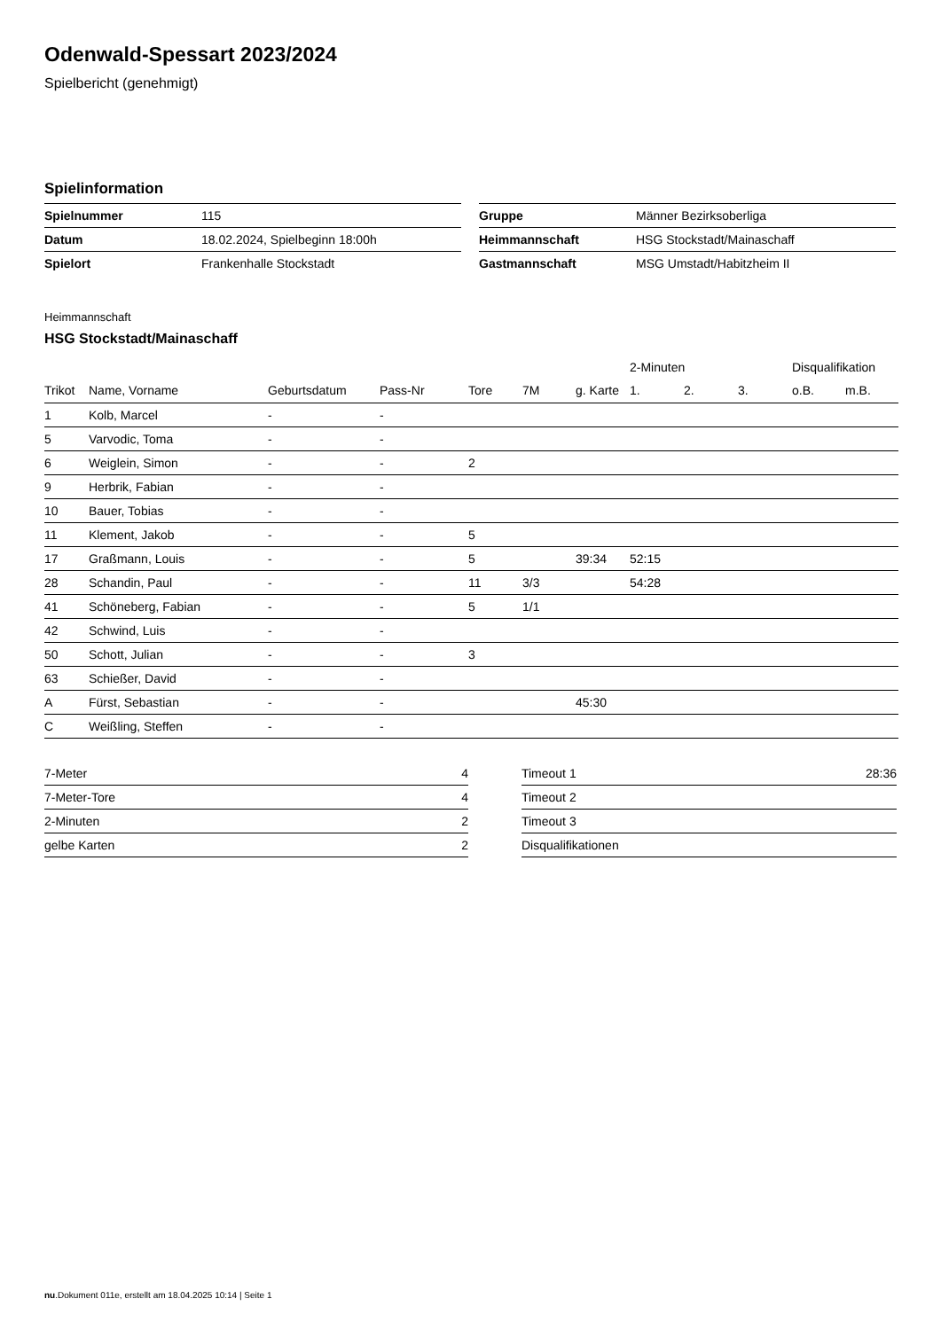Odenwald-Spessart 2023/2024
Spielbericht (genehmigt)
Spielinformation
| Spielnummer | 115 |
| Datum | 18.02.2024, Spielbeginn 18:00h |
| Spielort | Frankenhalle Stockstadt |
| Gruppe | Männer Bezirksoberliga |
| Heimmannschaft | HSG Stockstadt/Mainaschaff |
| Gastmannschaft | MSG Umstadt/Habitzheim II |
Heimmannschaft
HSG Stockstadt/Mainaschaff
| | | | | | | | 2-Minuten | | | Disqualifikation | |
| --- | --- | --- | --- | --- | --- | --- | --- | --- | --- | --- | --- |
| Trikot | Name, Vorname | Geburtsdatum | Pass-Nr | Tore | 7M | g. Karte | 1. | 2. | 3. | o.B. | m.B. |
| 1 | Kolb, Marcel | - | - | | | | | | | | |
| 5 | Varvodic, Toma | - | - | | | | | | | | |
| 6 | Weiglein, Simon | - | - | 2 | | | | | | | |
| 9 | Herbrik, Fabian | - | - | | | | | | | | |
| 10 | Bauer, Tobias | - | - | | | | | | | | |
| 11 | Klement, Jakob | - | - | 5 | | | | | | | |
| 17 | Graßmann, Louis | - | - | 5 | | 39:34 | 52:15 | | | | |
| 28 | Schandin, Paul | - | - | 11 | 3/3 | | 54:28 | | | | |
| 41 | Schöneberg, Fabian | - | - | 5 | 1/1 | | | | | | |
| 42 | Schwind, Luis | - | - | | | | | | | | |
| 50 | Schott, Julian | - | - | 3 | | | | | | | |
| 63 | Schießer, David | - | - | | | | | | | | |
| A | Fürst, Sebastian | - | - | | | 45:30 | | | | | |
| C | Weißling, Steffen | - | - | | | | | | | | |
| 7-Meter | 4 |
| 7-Meter-Tore | 4 |
| 2-Minuten | 2 |
| gelbe Karten | 2 |
| Timeout 1 | 28:36 |
| Timeout 2 | |
| Timeout 3 | |
| Disqualifikationen | |
nu.Dokument 011e, erstellt am 18.04.2025 10:14 | Seite 1